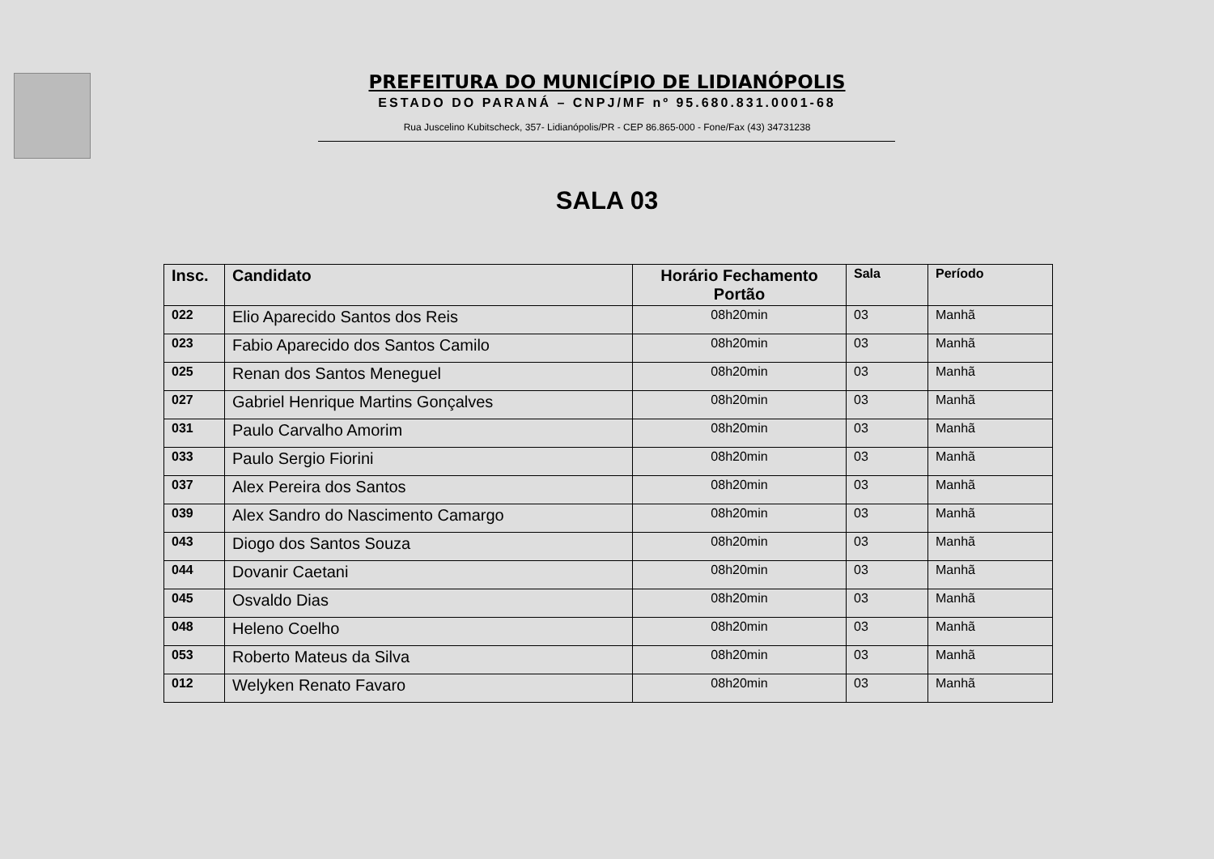PREFEITURA DO MUNICÍPIO DE LIDIANÓPOLIS
ESTADO DO PARANÁ – CNPJ/MF nº 95.680.831.0001-68
Rua Juscelino Kubitscheck, 357- Lidianópolis/PR - CEP 86.865-000 - Fone/Fax (43) 34731238
SALA 03
| Insc. | Candidato | Horário Fechamento Portão | Sala | Período |
| --- | --- | --- | --- | --- |
| 022 | Elio Aparecido Santos dos Reis | 08h20min | 03 | Manhã |
| 023 | Fabio Aparecido dos Santos Camilo | 08h20min | 03 | Manhã |
| 025 | Renan dos Santos Meneguel | 08h20min | 03 | Manhã |
| 027 | Gabriel Henrique Martins Gonçalves | 08h20min | 03 | Manhã |
| 031 | Paulo Carvalho Amorim | 08h20min | 03 | Manhã |
| 033 | Paulo Sergio Fiorini | 08h20min | 03 | Manhã |
| 037 | Alex Pereira dos Santos | 08h20min | 03 | Manhã |
| 039 | Alex Sandro do Nascimento Camargo | 08h20min | 03 | Manhã |
| 043 | Diogo dos Santos Souza | 08h20min | 03 | Manhã |
| 044 | Dovanir Caetani | 08h20min | 03 | Manhã |
| 045 | Osvaldo Dias | 08h20min | 03 | Manhã |
| 048 | Heleno Coelho | 08h20min | 03 | Manhã |
| 053 | Roberto Mateus da Silva | 08h20min | 03 | Manhã |
| 012 | Welyken Renato Favaro | 08h20min | 03 | Manhã |